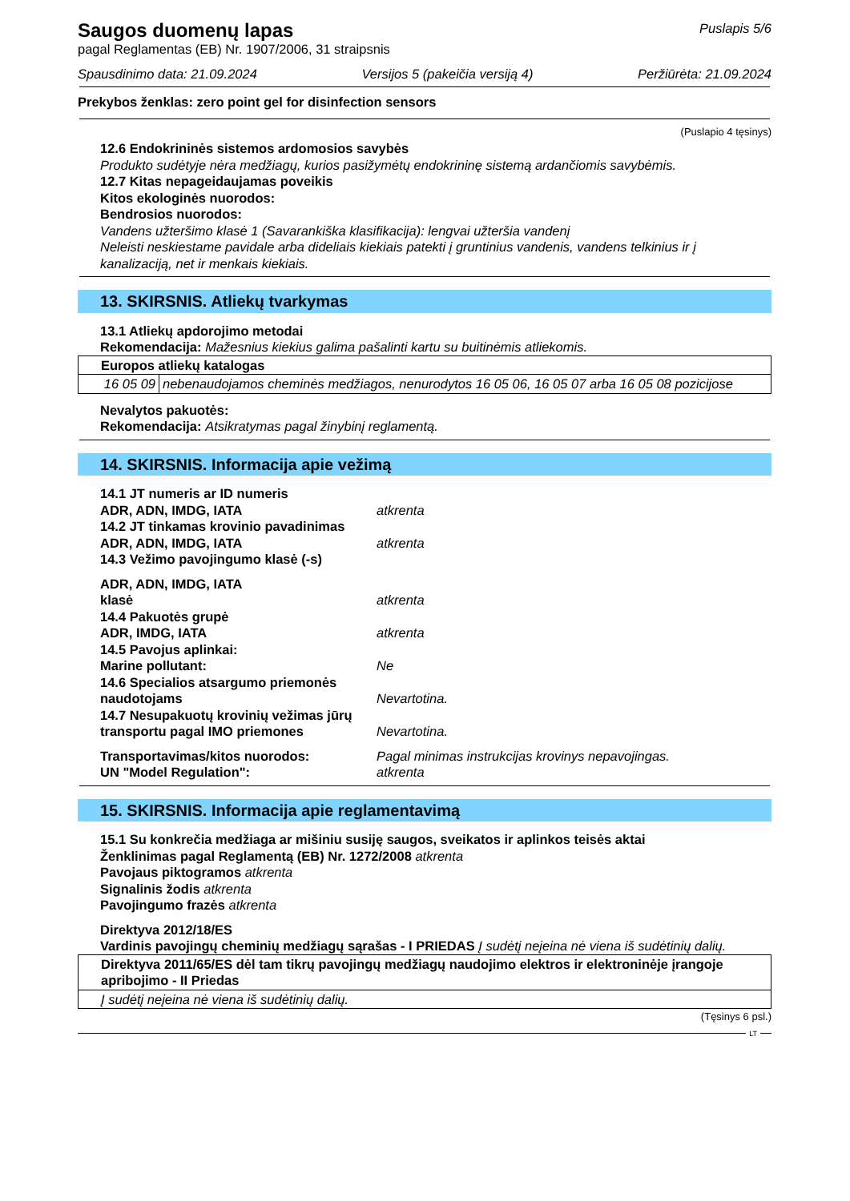Saugos duomenų lapas
Puslapis 5/6
pagal Reglamentas (EB) Nr. 1907/2006, 31 straipsnis
Spausdinimo data: 21.09.2024 Versijos 5 (pakeičia versiją 4) Peržiūrėta: 21.09.2024
Prekybos ženklas: zero point gel for disinfection sensors
(Puslapio 4 tęsinys)
12.6 Endokrininės sistemos ardomosios savybės
Produkto sudėtyje nėra medžiagų, kurios pasižymėtų endokrininę sistemą ardančiomis savybėmis.
12.7 Kitas nepageidaujamas poveikis
Kitos ekologinės nuorodos:
Bendrosios nuorodos:
Vandens užteršimo klasė 1 (Savarankiška klasifikacija): lengvai užteršia vandenį
Neleisti neskiestame pavidale arba dideliais kiekiais patekti į gruntinius vandenis, vandens telkinius ir į kanalizaciją, net ir menkais kiekiais.
13. SKIRSNIS. Atliekų tvarkymas
13.1 Atliekų apdorojimo metodai
Rekomendacija: Mažesnius kiekius galima pašalinti kartu su buitinėmis atliekomis.
| Europos atliekų katalogas | |
| 16 05 09 | nebenaudojamos cheminės medžiagos, nenurodytos 16 05 06, 16 05 07 arba 16 05 08 pozicijose |
Nevalytos pakuotės:
Rekomendacija: Atsikratymas pagal žinybinį reglamentą.
14. SKIRSNIS. Informacija apie vežimą
14.1 JT numeris ar ID numeris
ADR, ADN, IMDG, IATA atkrenta
14.2 JT tinkamas krovinio pavadinimas
ADR, ADN, IMDG, IATA atkrenta
14.3 Vežimo pavojingumo klasė (-s)
ADR, ADN, IMDG, IATA
klasė atkrenta
14.4 Pakuotės grupė
ADR, IMDG, IATA atkrenta
14.5 Pavojus aplinkai:
Marine pollutant: Ne
14.6 Specialios atsargumo priemonės naudotojams Nevartotina.
14.7 Nesupakuotų krovinių vežimas jūrų transportu pagal IMO priemones Nevartotina.
Transportavimas/kitos nuorodos: Pagal minimas instrukcijas krovinys nepavojingas.
UN "Model Regulation": atkrenta
15. SKIRSNIS. Informacija apie reglamentavimą
15.1 Su konkrečia medžiaga ar mišiniu susiję saugos, sveikatos ir aplinkos teisės aktai
Ženklinimas pagal Reglamentą (EB) Nr. 1272/2008 atkrenta
Pavojaus piktogramos atkrenta
Signalinis žodis atkrenta
Pavojingumo frazės atkrenta
Direktyva 2012/18/ES
Vardinis pavojingų cheminių medžiagų sąrašas - I PRIEDAS Į sudėtį neįeina nė viena iš sudėtinių dalių.
| Direktyva 2011/65/ES dėl tam tikrų pavojingų medžiagų naudojimo elektros ir elektroninėje įrangoje apribojimo - II Priedas |
| Į sudėtį neįeina nė viena iš sudėtinių dalių. |
(Tęsinys 6 psl.)
LT